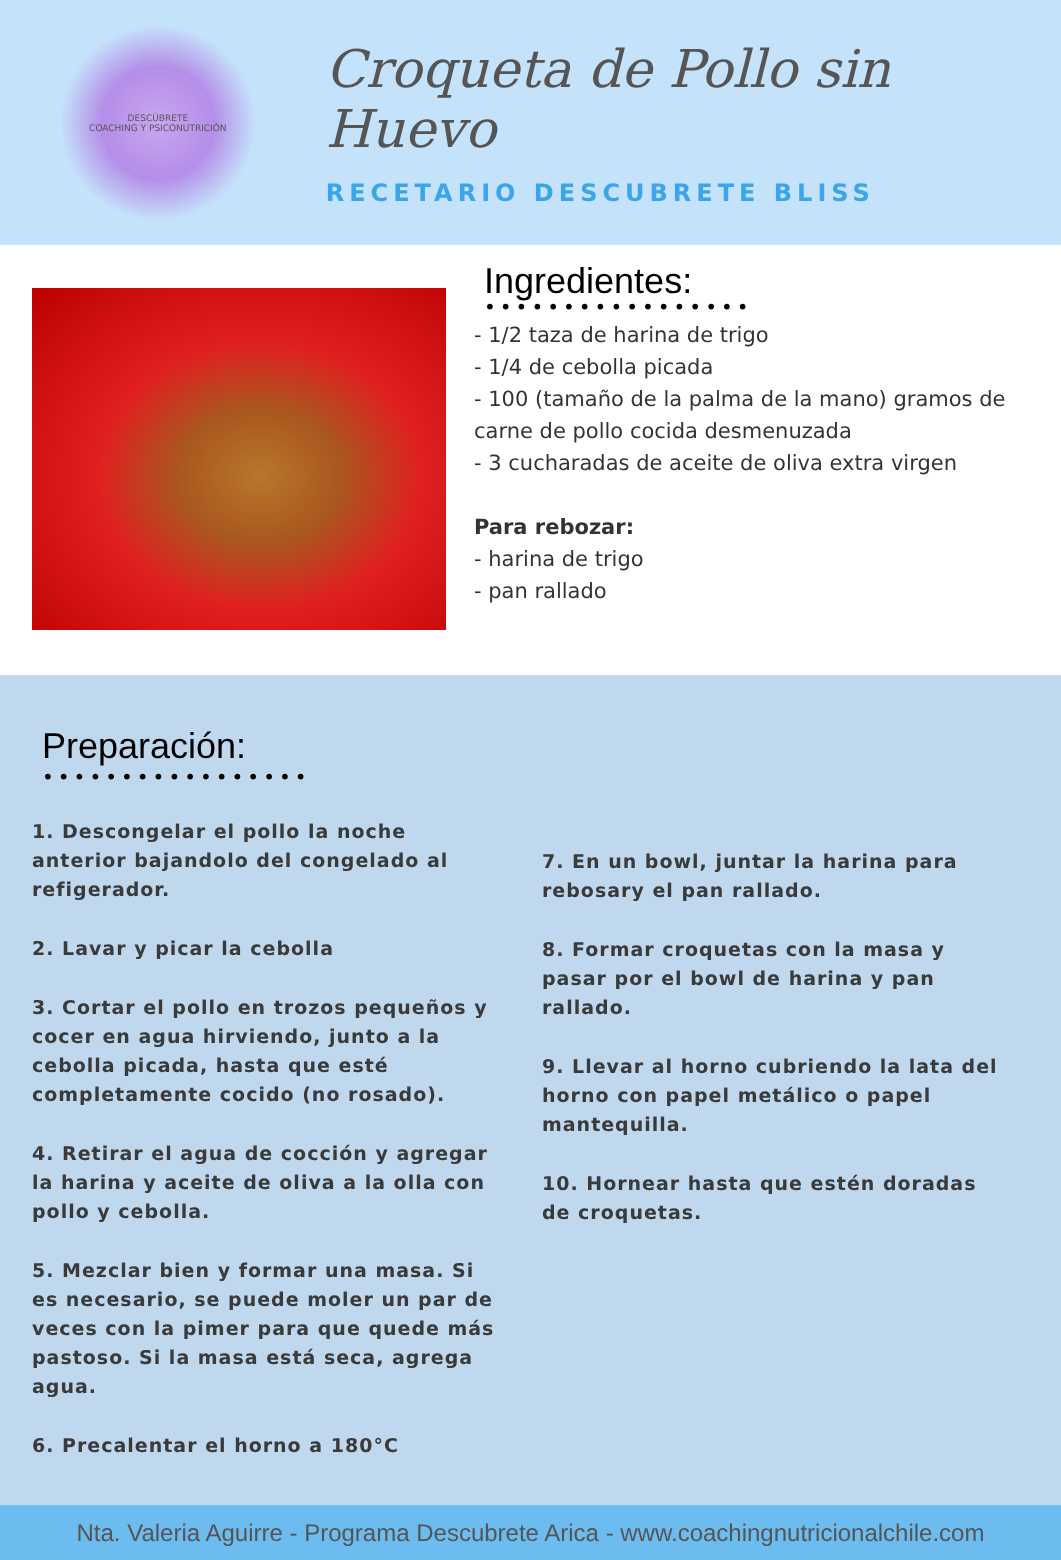DESCÚBRETE
COACHING Y PSICONUTRICIÓN
Croqueta de Pollo sin Huevo
RECETARIO DESCUBRETE BLISS
Ingredientes:
•••••••••••••••••
- 1/2 taza de harina de trigo
- 1/4 de cebolla picada
- 100 (tamaño de la palma de la mano) gramos de carne de pollo cocida desmenuzada
- 3 cucharadas de aceite de oliva extra virgen
Para rebozar:
- harina de trigo
- pan rallado
Preparación:
•••••••••••••••••
1. Descongelar el pollo la noche anterior bajandolo del congelado al refigerador.
2. Lavar y picar la cebolla
3. Cortar el pollo en trozos pequeños y cocer en agua hirviendo, junto a la cebolla picada, hasta que esté completamente cocido (no rosado).
4. Retirar el agua de cocción y agregar la harina y aceite de oliva a la olla con pollo y cebolla.
5. Mezclar bien y formar una masa. Si es necesario, se puede moler un par de veces con la pimer para que quede más pastoso. Si la masa está seca, agrega agua.
6. Precalentar el horno a 180°C
7. En un bowl, juntar la harina para rebosary el pan rallado.
8. Formar croquetas con la masa y pasar por el bowl de harina y pan rallado.
9. Llevar al horno cubriendo la lata del horno con papel metálico o papel mantequilla.
10. Hornear hasta que estén doradas de croquetas.
Nta. Valeria Aguirre - Programa Descubrete Arica - www.coachingnutricionalchile.com